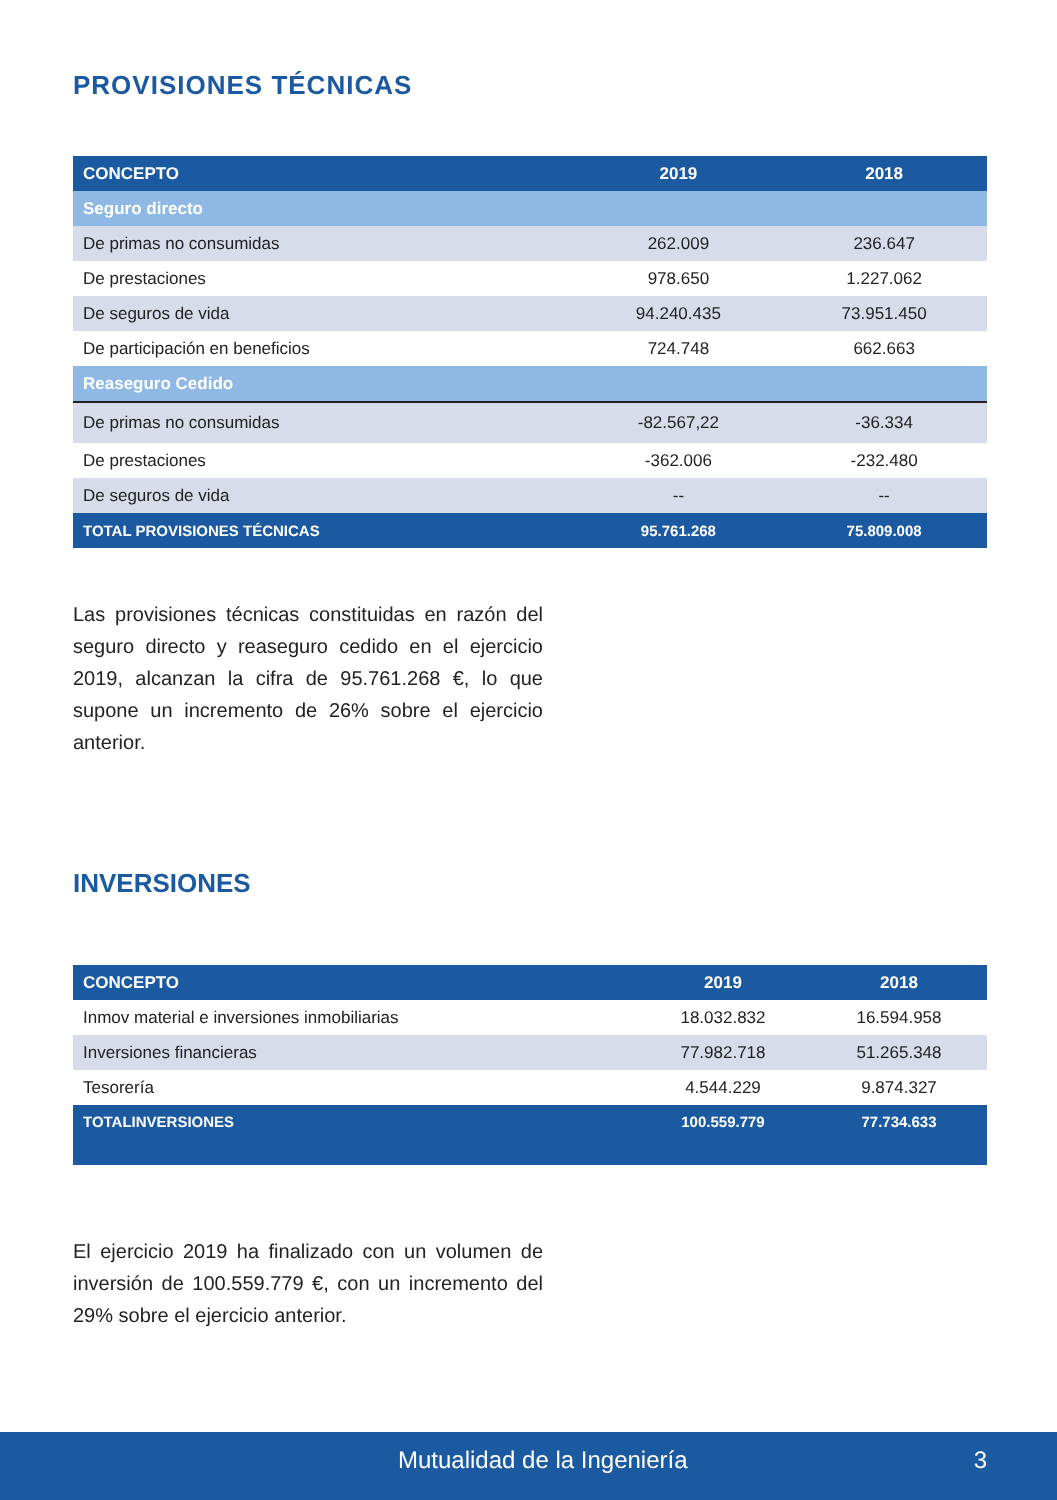PROVISIONES TÉCNICAS
| CONCEPTO | 2019 | 2018 |
| --- | --- | --- |
| Seguro directo | | |
| De primas no consumidas | 262.009 | 236.647 |
| De prestaciones | 978.650 | 1.227.062 |
| De seguros de vida | 94.240.435 | 73.951.450 |
| De participación en beneficios | 724.748 | 662.663 |
| Reaseguro Cedido | | |
| De primas no consumidas | -82.567,22 | -36.334 |
| De prestaciones | -362.006 | -232.480 |
| De seguros de vida | -- | -- |
| TOTAL PROVISIONES TÉCNICAS | 95.761.268 | 75.809.008 |
Las provisiones técnicas constituidas en razón del seguro directo y reaseguro cedido en el ejercicio 2019, alcanzan la cifra de 95.761.268 €, lo que supone un incremento de 26% sobre el ejercicio anterior.
INVERSIONES
| CONCEPTO | 2019 | 2018 |
| --- | --- | --- |
| Inmov material e inversiones inmobiliarias | 18.032.832 | 16.594.958 |
| Inversiones financieras | 77.982.718 | 51.265.348 |
| Tesorería | 4.544.229 | 9.874.327 |
| TOTALINVERSIONES | 100.559.779 | 77.734.633 |
El ejercicio 2019 ha finalizado con un volumen de inversión de 100.559.779 €, con un incremento del 29% sobre el ejercicio anterior.
Mutualidad de la Ingeniería 3